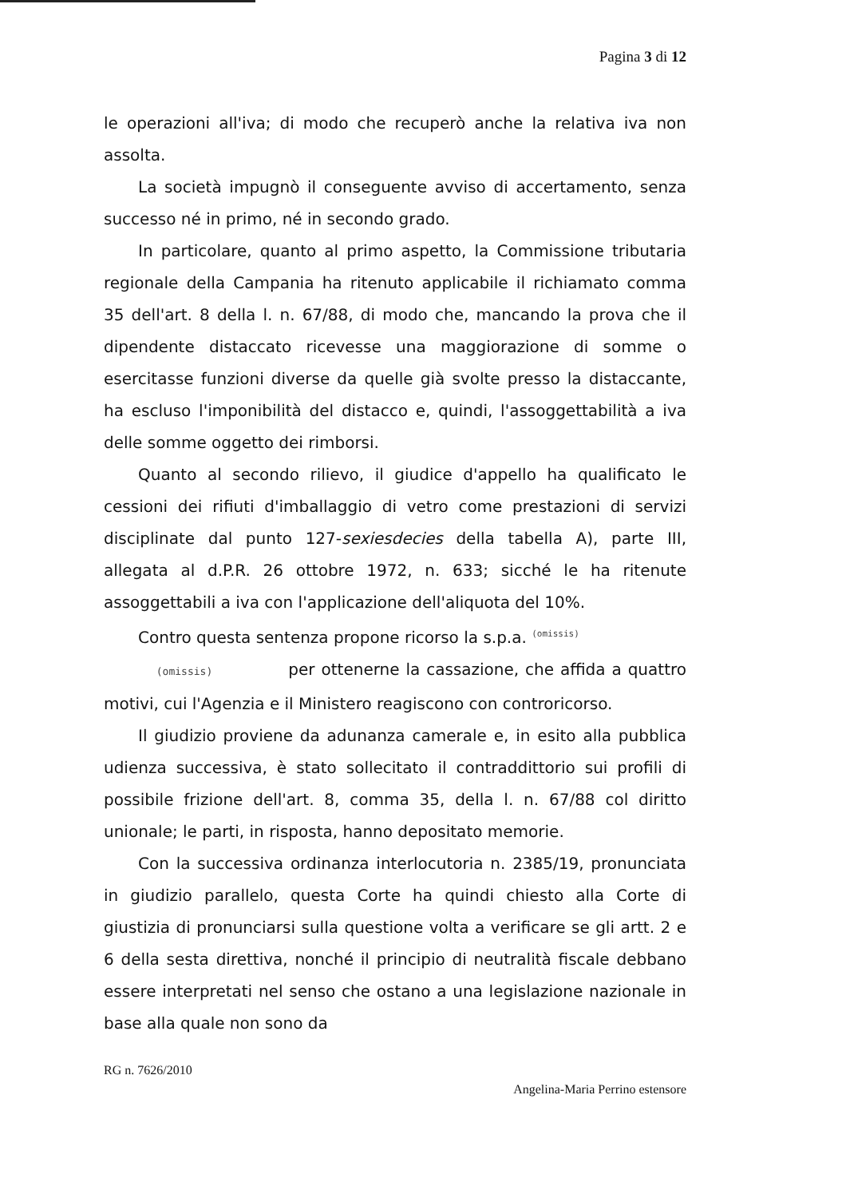Pagina 3 di 12
le operazioni all'iva; di modo che recuperò anche la relativa iva non assolta.
La società impugnò il conseguente avviso di accertamento, senza successo né in primo, né in secondo grado.
In particolare, quanto al primo aspetto, la Commissione tributaria regionale della Campania ha ritenuto applicabile il richiamato comma 35 dell'art. 8 della l. n. 67/88, di modo che, mancando la prova che il dipendente distaccato ricevesse una maggiorazione di somme o esercitasse funzioni diverse da quelle già svolte presso la distaccante, ha escluso l'imponibilità del distacco e, quindi, l'assoggettabilità a iva delle somme oggetto dei rimborsi.
Quanto al secondo rilievo, il giudice d'appello ha qualificato le cessioni dei rifiuti d'imballaggio di vetro come prestazioni di servizi disciplinate dal punto 127-sexiesdecies della tabella A), parte III, allegata al d.P.R. 26 ottobre 1972, n. 633; sicché le ha ritenute assoggettabili a iva con l'applicazione dell'aliquota del 10%.
Contro questa sentenza propone ricorso la s.p.a. <sup>(omissis)</sup>
(omissis) per ottenerne la cassazione, che affida a quattro motivi, cui l'Agenzia e il Ministero reagiscono con controricorso.
Il giudizio proviene da adunanza camerale e, in esito alla pubblica udienza successiva, è stato sollecitato il contraddittorio sui profili di possibile frizione dell'art. 8, comma 35, della l. n. 67/88 col diritto unionale; le parti, in risposta, hanno depositato memorie.
Con la successiva ordinanza interlocutoria n. 2385/19, pronunciata in giudizio parallelo, questa Corte ha quindi chiesto alla Corte di giustizia di pronunciarsi sulla questione volta a verificare se gli artt. 2 e 6 della sesta direttiva, nonché il principio di neutralità fiscale debbano essere interpretati nel senso che ostano a una legislazione nazionale in base alla quale non sono da
RG n. 7626/2010
Angelina-Maria Perrino estensore